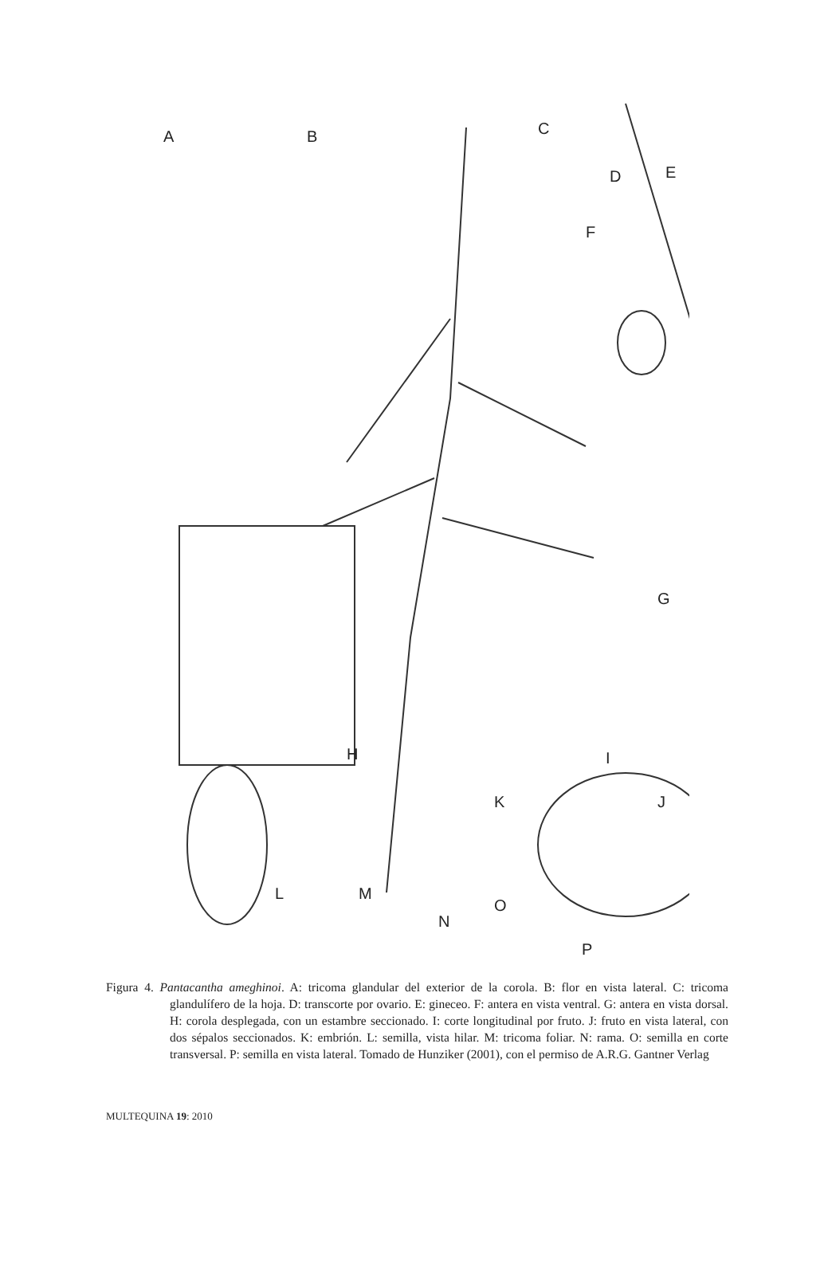A B C
D E
F
G
H I
J K
L M
N
O
P
Figura 4. Pantacantha ameghinoi. A: tricoma glandular del exterior de la corola. B: flor en vista lateral. C: tricoma glandulífero de la hoja. D: transcorte por ovario. E: gineceo. F: antera en vista ventral. G: antera en vista dorsal. H: corola desplegada, con un estambre seccionado. I: corte longitudinal por fruto. J: fruto en vista lateral, con dos sépalos seccionados. K: embrión. L: semilla, vista hilar. M: tricoma foliar. N: rama. O: semilla en corte transversal. P: semilla en vista lateral. Tomado de Hunziker (2001), con el permiso de A.R.G. Gantner Verlag
MULTEQUINA 19: 2010